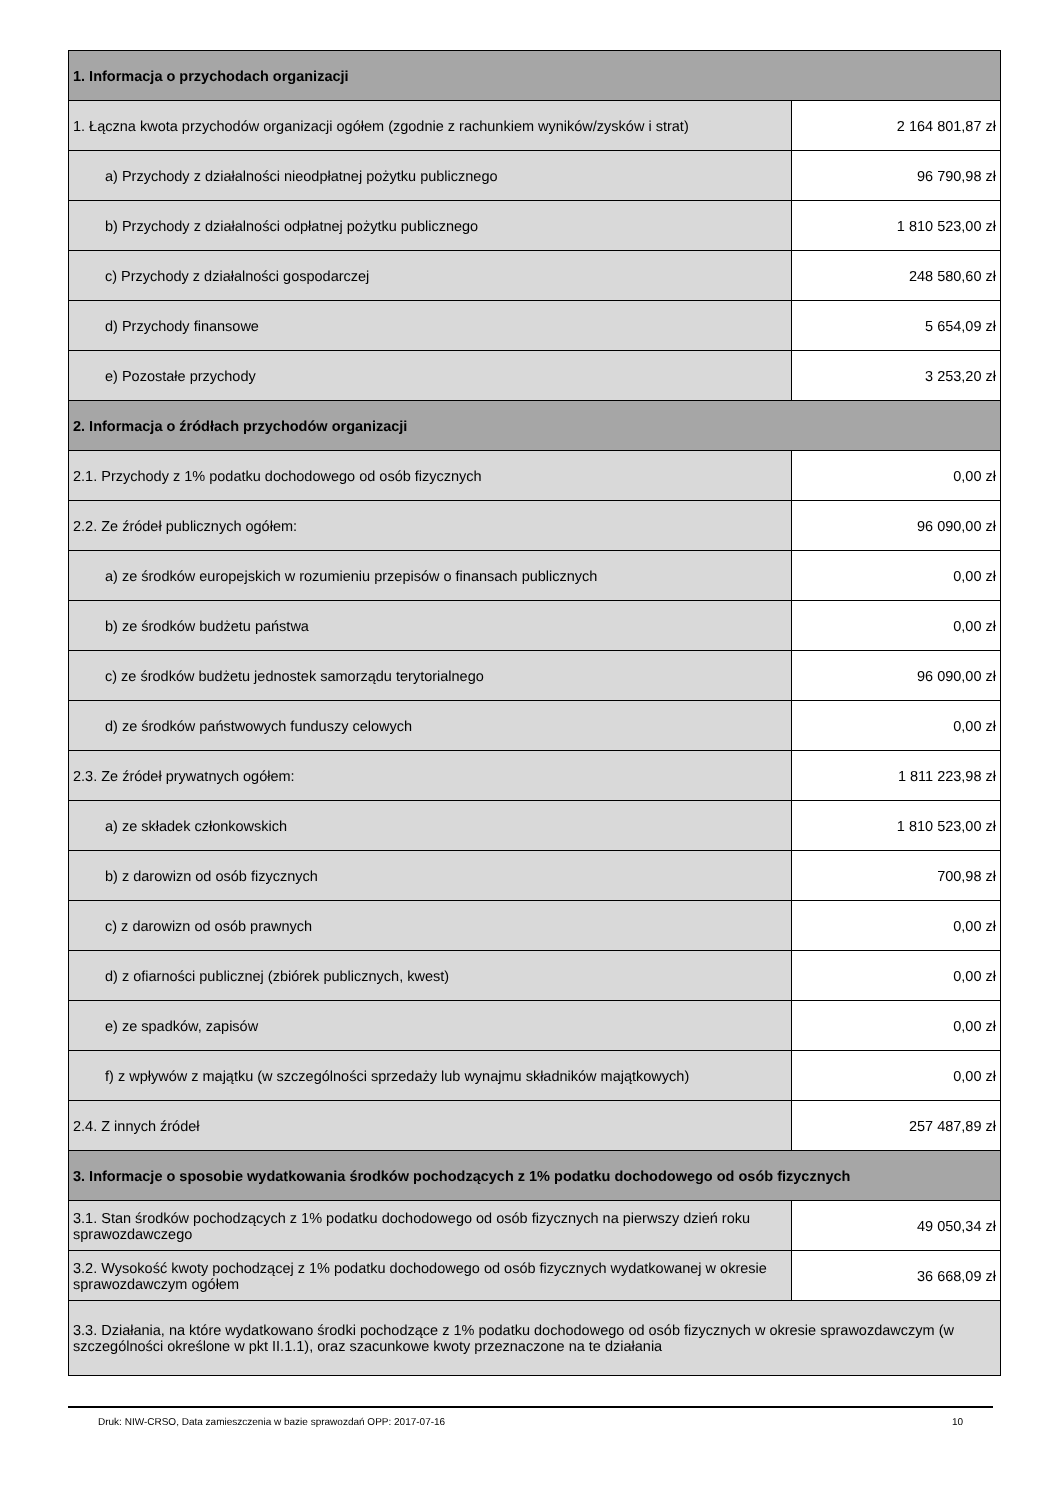| 1. Informacja o przychodach organizacji | |
| --- | --- |
| 1. Łączna kwota przychodów organizacji ogółem (zgodnie z rachunkiem wyników/zysków i strat) | 2 164 801,87 zł |
| a) Przychody z działalności nieodpłatnej pożytku publicznego | 96 790,98 zł |
| b) Przychody z działalności odpłatnej pożytku publicznego | 1 810 523,00 zł |
| c) Przychody z działalności gospodarczej | 248 580,60 zł |
| d) Przychody finansowe | 5 654,09 zł |
| e) Pozostałe przychody | 3 253,20 zł |
| 2. Informacja o źródłach przychodów organizacji | |
| 2.1. Przychody z 1% podatku dochodowego od osób fizycznych | 0,00 zł |
| 2.2. Ze źródeł publicznych ogółem: | 96 090,00 zł |
| a) ze środków europejskich w rozumieniu przepisów o finansach publicznych | 0,00 zł |
| b) ze środków budżetu państwa | 0,00 zł |
| c) ze środków budżetu jednostek samorządu terytorialnego | 96 090,00 zł |
| d) ze środków państwowych funduszy celowych | 0,00 zł |
| 2.3. Ze źródeł prywatnych ogółem: | 1 811 223,98 zł |
| a) ze składek członkowskich | 1 810 523,00 zł |
| b) z darowizn od osób fizycznych | 700,98 zł |
| c) z darowizn od osób prawnych | 0,00 zł |
| d) z ofiarności publicznej (zbiórek publicznych, kwest) | 0,00 zł |
| e) ze spadków, zapisów | 0,00 zł |
| f) z wpływów z majątku (w szczególności sprzedaży lub wynajmu składników majątkowych) | 0,00 zł |
| 2.4. Z innych źródeł | 257 487,89 zł |
| 3. Informacje o sposobie wydatkowania środków pochodzących z 1% podatku dochodowego od osób fizycznych | |
| 3.1. Stan środków pochodzących z 1% podatku dochodowego od osób fizycznych na pierwszy dzień roku sprawozdawczego | 49 050,34 zł |
| 3.2. Wysokość kwoty pochodzącej z 1% podatku dochodowego od osób fizycznych wydatkowanej w okresie sprawozdawczym ogółem | 36 668,09 zł |
| 3.3. Działania, na które wydatkowano środki pochodzące z 1% podatku dochodowego od osób fizycznych w okresie sprawozdawczym (w szczególności określone w pkt II.1.1), oraz szacunkowe kwoty przeznaczone na te działania | |
Druk: NIW-CRSO, Data zamieszczenia w bazie sprawozdań OPP: 2017-07-16 10